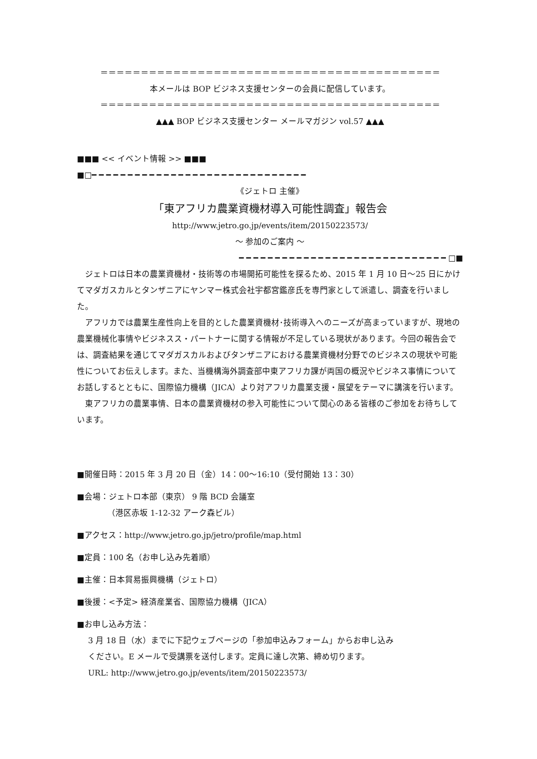＝＝＝＝＝＝＝＝＝＝＝＝＝＝＝＝＝＝＝＝＝＝＝＝＝＝＝＝＝＝＝＝＝＝＝＝＝＝＝＝＝＝
本メールは BOP ビジネス支援センターの会員に配信しています。
＝＝＝＝＝＝＝＝＝＝＝＝＝＝＝＝＝＝＝＝＝＝＝＝＝＝＝＝＝＝＝＝＝＝＝＝＝＝＝＝＝＝
▲▲▲ BOP ビジネス支援センター メールマガジン vol.57 ▲▲▲
■■■ << イベント情報 >> ■■■
■□━ ━ ━ ━ ━ ━ ━ ━ ━ ━ ━ ━ ━ ━ ━ ━ ━ ━ ━ ━ ━ ━ ━ ━ ━ ━ ━ ━ ━ ━
《ジェトロ 主催》
「東アフリカ農業資機材導入可能性調査」報告会
http://www.jetro.go.jp/events/item/20150223573/
～ 参加のご案内 ～
━ ━ ━ ━ ━ ━ ━ ━ ━ ━ ━ ━ ━ ━ ━ ━ ━ ━ ━ ━ ━ ━ ━ ━ ━ ━ ━ ━ ━ □■
ジェトロは日本の農業資機材・技術等の市場開拓可能性を探るため、2015 年 1 月 10 日～25 日にかけてマダガスカルとタンザニアにヤンマー株式会社宇都宮鑑彦氏を専門家として派遣し、調査を行いました。
アフリカでは農業生産性向上を目的とした農業資機材･技術導入へのニーズが高まっていますが、現地の農業機械化事情やビジネスス・パートナーに関する情報が不足している現状があります。今回の報告会では、調査結果を通じてマダガスカルおよびタンザニアにおける農業資機材分野でのビジネスの現状や可能性についてお伝えします。また、当機構海外調査部中東アフリカ課が両国の概況やビジネス事情についてお話しするとともに、国際協力機構（JICA）より対アフリカ農業支援・展望をテーマに講演を行います。
東アフリカの農業事情、日本の農業資機材の参入可能性について関心のある皆様のご参加をお待ちしています。
■開催日時：2015 年 3 月 20 日（金）14：00～16:10（受付開始 13：30）
■会場：ジェトロ本部（東京） 9 階 BCD 会議室
（港区赤坂 1-12-32 アーク森ビル）
■アクセス：http://www.jetro.go.jp/jetro/profile/map.html
■定員：100 名（お申し込み先着順）
■主催：日本貿易振興機構（ジェトロ）
■後援：<予定> 経済産業省、国際協力機構（JICA）
■お申し込み方法：
3 月 18 日（水）までに下記ウェブページの「参加申込みフォーム」からお申し込み
ください。E メールで受講票を送付します。定員に達し次第、締め切ります。
URL: http://www.jetro.go.jp/events/item/20150223573/